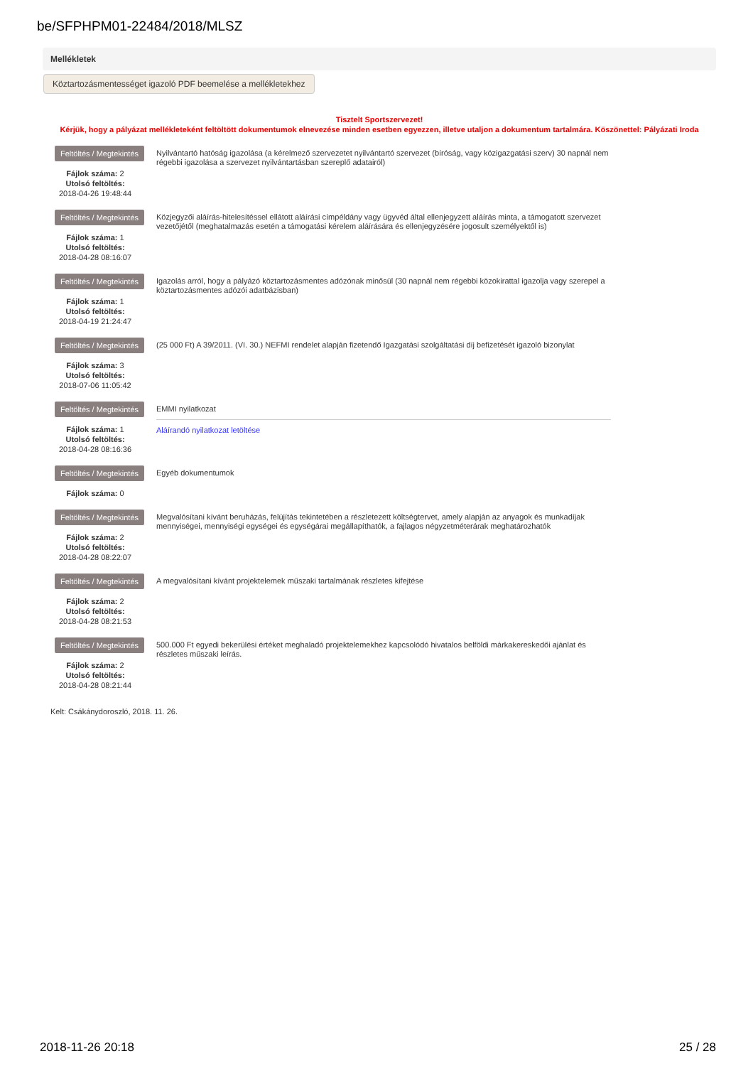be/SFPHPM01-22484/2018/MLSZ
Mellékletek
Köztartozásmentességet igazoló PDF beemelése a mellékletekhez
Tisztelt Sportszervezet!
Kérjük, hogy a pályázat mellékleteként feltöltött dokumentumok elnevezése minden esetben egyezzen, illetve utaljon a dokumentum tartalmára. Köszönettel: Pályázati Iroda
Feltöltés / Megtekintés
Fájlok száma: 2
Utolsó feltöltés:
2018-04-26 19:48:44
Nyilvántartó hatóság igazolása (a kérelmező szervezetet nyilvántartó szervezet (bíróság, vagy közigazgatási szerv) 30 napnál nem régebbi igazolása a szervezet nyilvántartásban szereplő adatairól)
Feltöltés / Megtekintés
Fájlok száma: 1
Utolsó feltöltés:
2018-04-28 08:16:07
Közjegyzői aláírás-hitelesítéssel ellátott aláírási címpéldány vagy ügyvéd által ellenjegyzett aláírás minta, a támogatott szervezet vezetőjétől (meghatalmazás esetén a támogatási kérelem aláírására és ellenjegyzésére jogosult személyektől is)
Feltöltés / Megtekintés
Fájlok száma: 1
Utolsó feltöltés:
2018-04-19 21:24:47
Igazolás arról, hogy a pályázó köztartozásmentes adózónak minősül (30 napnál nem régebbi közokirattal igazolja vagy szerepel a köztartozásmentes adózói adatbázisban)
Feltöltés / Megtekintés
Fájlok száma: 3
Utolsó feltöltés:
2018-07-06 11:05:42
(25 000 Ft) A 39/2011. (VI. 30.) NEFMI rendelet alapján fizetendő Igazgatási szolgáltatási díj befizetését igazoló bizonylat
Feltöltés / Megtekintés
Fájlok száma: 1
Utolsó feltöltés:
2018-04-28 08:16:36
EMMI nyilatkozat
Aláírandó nyilatkozat letöltése
Feltöltés / Megtekintés
Fájlok száma: 0
Egyéb dokumentumok
Feltöltés / Megtekintés
Fájlok száma: 2
Utolsó feltöltés:
2018-04-28 08:22:07
Megvalósítani kívánt beruházás, felújítás tekintetében a részletezett költségtervet, amely alapján az anyagok és munkadíjak mennyiségei, mennyiségi egységei és egységárai megállapíthatók, a fajlagos négyzetméterárak meghatározhatók
Feltöltés / Megtekintés
Fájlok száma: 2
Utolsó feltöltés:
2018-04-28 08:21:53
A megvalósítani kívánt projektelemek műszaki tartalmának részletes kifejtése
Feltöltés / Megtekintés
Fájlok száma: 2
Utolsó feltöltés:
2018-04-28 08:21:44
500.000 Ft egyedi bekerülési értéket meghaladó projektelemekhez kapcsolódó hivatalos belföldi márkakereskedői ajánlat és részletes műszaki leírás.
Kelt: Csákánydoroszló, 2018. 11. 26.
2018-11-26 20:18 25 / 28